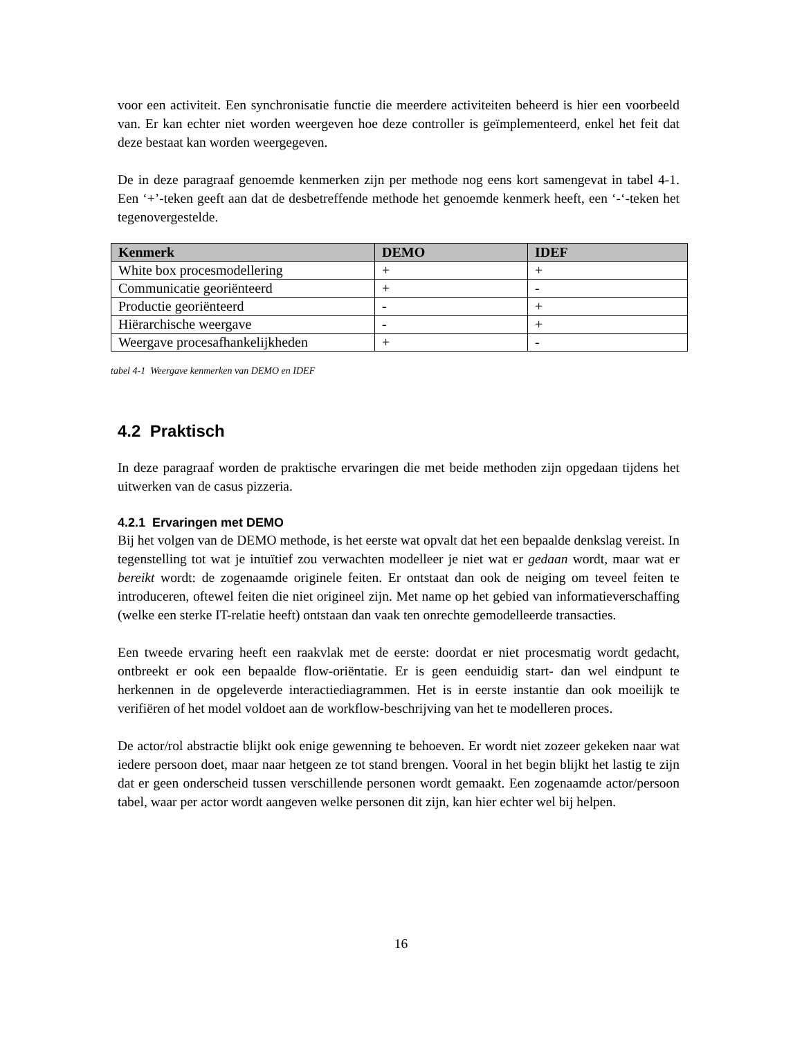voor een activiteit. Een synchronisatie functie die meerdere activiteiten beheerd is hier een voorbeeld van. Er kan echter niet worden weergeven hoe deze controller is geïmplementeerd, enkel het feit dat deze bestaat kan worden weergegeven.
De in deze paragraaf genoemde kenmerken zijn per methode nog eens kort samengevat in tabel 4-1. Een ‘+’-teken geeft aan dat de desbetreffende methode het genoemde kenmerk heeft, een ‘-‘-teken het tegenovergestelde.
| Kenmerk | DEMO | IDEF |
| --- | --- | --- |
| White box procesmodellering | + | + |
| Communicatie georiënteerd | + | - |
| Productie georiënteerd | - | + |
| Hiërarchische weergave | - | + |
| Weergave procesafhankelijkheden | + | - |
tabel 4-1 Weergave kenmerken van DEMO en IDEF
4.2 Praktisch
In deze paragraaf worden de praktische ervaringen die met beide methoden zijn opgedaan tijdens het uitwerken van de casus pizzeria.
4.2.1 Ervaringen met DEMO
Bij het volgen van de DEMO methode, is het eerste wat opvalt dat het een bepaalde denkslag vereist. In tegenstelling tot wat je intuïtief zou verwachten modelleer je niet wat er gedaan wordt, maar wat er bereikt wordt: de zogenaamde originele feiten. Er ontstaat dan ook de neiging om teveel feiten te introduceren, oftewel feiten die niet origineel zijn. Met name op het gebied van informatieverschaffing (welke een sterke IT-relatie heeft) ontstaan dan vaak ten onrechte gemodelleerde transacties.
Een tweede ervaring heeft een raakvlak met de eerste: doordat er niet procesmatig wordt gedacht, ontbreekt er ook een bepaalde flow-oriëntatie. Er is geen eenduidig start- dan wel eindpunt te herkennen in de opgeleverde interactiediagrammen. Het is in eerste instantie dan ook moeilijk te verifiëren of het model voldoet aan de workflow-beschrijving van het te modelleren proces.
De actor/rol abstractie blijkt ook enige gewenning te behoeven. Er wordt niet zozeer gekeken naar wat iedere persoon doet, maar naar hetgeen ze tot stand brengen. Vooral in het begin blijkt het lastig te zijn dat er geen onderscheid tussen verschillende personen wordt gemaakt. Een zogenaamde actor/persoon tabel, waar per actor wordt aangeven welke personen dit zijn, kan hier echter wel bij helpen.
16